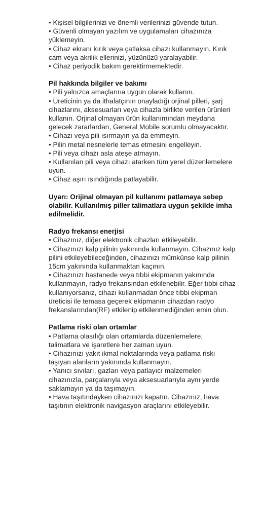• Kişisel bilgilerinizi ve önemli verilerinizi güvende tutun.
• Güvenli olmayan yazılım ve uygulamaları cihazınıza yüklemeyin.
• Cihaz ekranı kırık veya çatlaksa cihazı kullanmayın. Kırık cam veya akrilik ellerinizi, yüzünüzü yaralayabilir.
• Cihaz periyodik bakım gerektirmemektedir.
Pil hakkında bilgiler ve bakımı
• Pili yalnızca amaçlarına uygun olarak kullanın.
• Üreticinin ya da ithalatçının onayladığı orjinal pilleri, şarj cihazlarını, aksesuarları veya cihazla birlikte verilen ürünleri kullanın. Orjinal olmayan ürün kullanımından meydana gelecek zararlardan, General Mobile sorumlu olmayacaktır.
• Cihazı veya pili ısırmayın ya da emmeyin.
• Pilin metal nesnelerle temas etmesini engelleyin.
• Pili veya cihazı asla ateşe atmayın.
• Kullanılan pili veya cihazı atarken tüm yerel düzenlemelere uyun.
• Cihaz aşırı ısındığında patlayabilir.
Uyarı: Orijinal olmayan pil kullanımı patlamaya sebep olabilir. Kullanılmış piller talimatlara uygun şekilde imha edilmelidir.
Radyo frekansı enerjisi
• Cihazınız, diğer elektronik cihazları etkileyebilir.
• Cihazınızı kalp pilinin yakınında kullanmayın. Cihazınız kalp pilini etkileyebileceğinden, cihazınızı mümkünse kalp pilinin 15cm yakınında kullanmaktan kaçının.
• Cihazınızı hastanede veya tıbbi ekipmanın yakınında kullanmayın, radyo frekansından etkilenebilir. Eğer tıbbi cihaz kullanıyorsanız, cihazı kullanmadan önce tıbbi ekipman üreticisi ile temasa geçerek ekipmanın cihazdan radyo frekanslarından(RF) etkilenip etkilenmediğinden emin olun.
Patlama riski olan ortamlar
• Patlama olasılığı olan ortamlarda düzenlemelere, talimatlara ve işaretlere her zaman uyun.
• Cihazınızı yakıt ikmal noktalarında veya patlama riski taşıyan alanların yakınında kullanmayın.
• Yanıcı sıvıları, gazları veya patlayıcı malzemeleri cihazınızla, parçalarıyla veya aksesuarlarıyla aynı yerde saklamayın ya da taşımayın.
• Hava taşıtındayken cihazınızı kapatın. Cihazınız, hava taşıtının elektronik navigasyon araçlarını etkileyebilir.